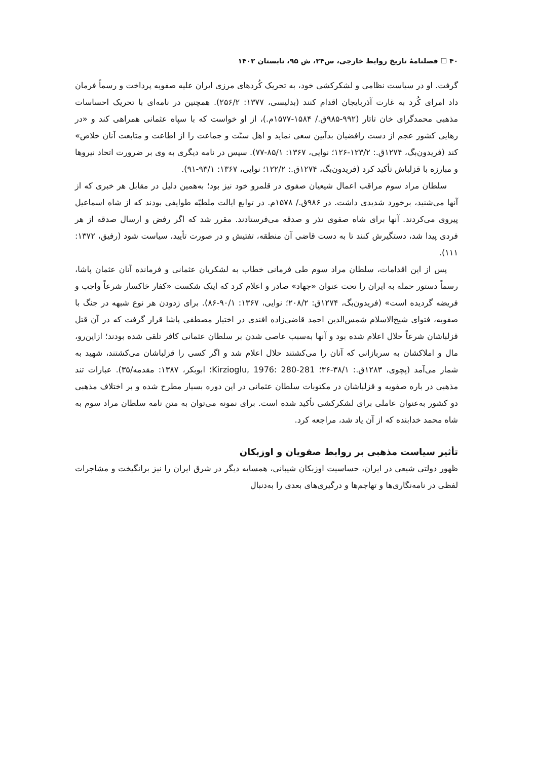۴۰ ☐ فصلنامهٔ تاریخ روابط خارجی، س۲۴، ش ۹۵، تابستان ۱۴۰۲
گرفت. او در سیاست نظامی و لشکرکشی خود، به تحریک کُردهای مرزی ایران علیه صفویه پرداخت و رسماً فرمان داد امرای کُرد به غارت آذربایجان اقدام کنند (بدلیسی، ۱۳۷۷: ۲۵۶/۲). همچنین در نامه‌ای با تحریک احساسات مذهبی محمدگرای خان تاتار (۹۹۲-۹۸۵ق./ ۱۵۸۴-۱۵۷۷م.)، از او خواست که با سپاه عثمانی همراهی کند و «در رهایی کشور عجم از دست رافضیان بدآیین سعی نماید و اهل سنّت و جماعت را از اطاعت و متابعت آنان خلاص» کند (فریدون‌بگ، ۱۲۷۴ق.: ۱۲۳/۲-۱۲۶؛ نوایی، ۱۳۶۷: ۸۵/۱-۷۷). سپس در نامه دیگری به وی بر ضرورت اتحاد نیروها و مبارزه با قزلباش تأکید کرد (فریدون‌بگ، ۱۲۷۴ق.: ۱۲۲/۲؛ نوایی، ۱۳۶۷: ۹۳/۱-۹۱).
سلطان مراد سوم مراقب اعمال شیعیان صفوی در قلمرو خود نیز بود؛ به‌همین دلیل در مقابل هر خبری که از آنها می‌شنید، برخورد شدیدی داشت. در ۹۸۶ق./ ۱۵۷۸م. در توابع ایالت ملطیّه طوایفی بودند که از شاه اسماعیل پیروی می‌کردند. آنها برای شاه صفوی نذر و صدقه می‌فرستادند. مقرر شد که اگر رفض و ارسال صدقه از هر فردی پیدا شد، دستگیرش کنند تا به دست قاضی آن منطقه، تفتیش و در صورت تأیید، سیاست شود (رفیق، ۱۳۷۲: ۱۱۱).
پس از این اقدامات، سلطان مراد سوم طی فرمانی خطاب به لشکریان عثمانی و فرمانده آنان عثمان پاشا، رسماً دستور حمله به ایران را تحت عنوان «جهاد» صادر و اعلام کرد که اینک شکست «کفار خاکسار شرعاً واجب و فریضه گردیده است» (فریدون‌بگ، ۱۲۷۴ق: ۲۰۸/۲؛ نوایی، ۱۳۶۷: ۹۰/۱-۸۶). برای زدودن هر نوع شبهه در جنگ با صفویه، فتوای شیخ‌الاسلام شمس‌الدین احمد قاضی‌زاده افندی در اختیار مصطفی پاشا قرار گرفت که در آن قتل قزلباشان شرعاً حلال اعلام شده بود و آنها به‌سبب عاصی شدن بر سلطان عثمانی کافر تلقی شده بودند؛ ازاین‌رو، مال و املاکشان به سربازانی که آنان را می‌کشتند حلال اعلام شد و اگر کسی را قزلباشان می‌کشتند، شهید به شمار می‌آمد (پچوی، ۱۲۸۳ق.: ۳۸/۱-۳۶؛ Kirzioglu, 1976: 280-281؛ ابوبکر، ۱۳۸۷: مقدمه/۳۵). عبارات تند مذهبی در باره صفویه و قزلباشان در مکتوبات سلطان عثمانی در این دوره بسیار مطرح شده و بر اختلاف مذهبی دو کشور به‌عنوان عاملی برای لشکرکشی تأکید شده است. برای نمونه می‌توان به متن نامه سلطان مراد سوم به شاه محمد خدابنده که از آن یاد شد، مراجعه کرد.
تأثیر سیاست مذهبی بر روابط صفویان و اوزبکان
ظهور دولتی شیعی در ایران، حساسیت اوزبکان شیبانی، همسایه دیگر در شرق ایران را نیز برانگیخت و مشاجرات لفظی در نامه‌نگاری‌ها و تهاجم‌ها و درگیری‌های بعدی را به‌دنبال